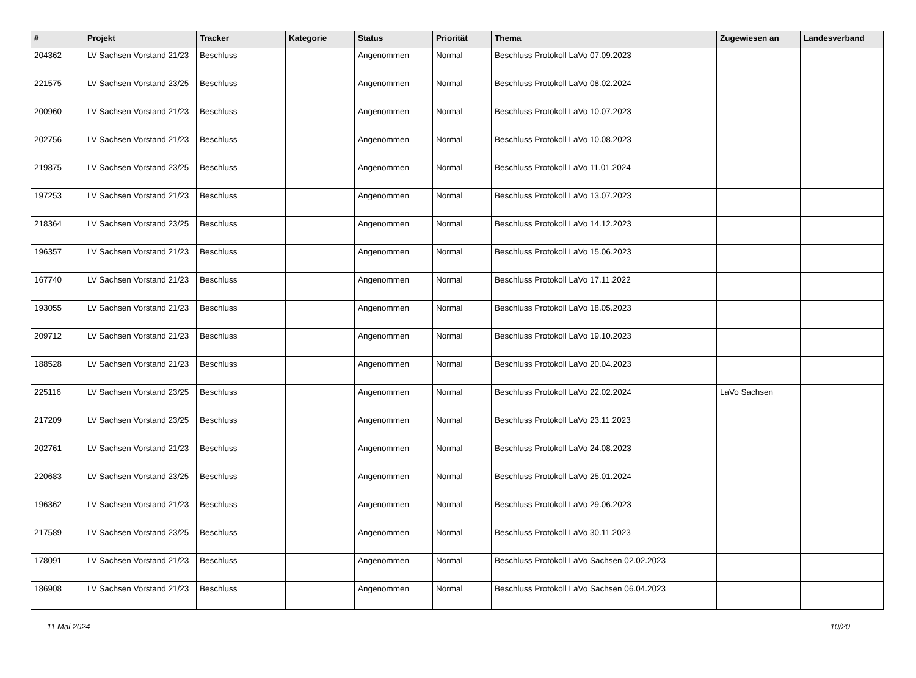| # | Projekt | Tracker | Kategorie | Status | Priorität | Thema | Zugewiesen an | Landesverband |
| --- | --- | --- | --- | --- | --- | --- | --- | --- |
| 204362 | LV Sachsen Vorstand 21/23 | Beschluss | | Angenommen | Normal | Beschluss Protokoll LaVo 07.09.2023 | | |
| 221575 | LV Sachsen Vorstand 23/25 | Beschluss | | Angenommen | Normal | Beschluss Protokoll LaVo 08.02.2024 | | |
| 200960 | LV Sachsen Vorstand 21/23 | Beschluss | | Angenommen | Normal | Beschluss Protokoll LaVo 10.07.2023 | | |
| 202756 | LV Sachsen Vorstand 21/23 | Beschluss | | Angenommen | Normal | Beschluss Protokoll LaVo 10.08.2023 | | |
| 219875 | LV Sachsen Vorstand 23/25 | Beschluss | | Angenommen | Normal | Beschluss Protokoll LaVo 11.01.2024 | | |
| 197253 | LV Sachsen Vorstand 21/23 | Beschluss | | Angenommen | Normal | Beschluss Protokoll LaVo 13.07.2023 | | |
| 218364 | LV Sachsen Vorstand 23/25 | Beschluss | | Angenommen | Normal | Beschluss Protokoll LaVo 14.12.2023 | | |
| 196357 | LV Sachsen Vorstand 21/23 | Beschluss | | Angenommen | Normal | Beschluss Protokoll LaVo 15.06.2023 | | |
| 167740 | LV Sachsen Vorstand 21/23 | Beschluss | | Angenommen | Normal | Beschluss Protokoll LaVo 17.11.2022 | | |
| 193055 | LV Sachsen Vorstand 21/23 | Beschluss | | Angenommen | Normal | Beschluss Protokoll LaVo 18.05.2023 | | |
| 209712 | LV Sachsen Vorstand 21/23 | Beschluss | | Angenommen | Normal | Beschluss Protokoll LaVo 19.10.2023 | | |
| 188528 | LV Sachsen Vorstand 21/23 | Beschluss | | Angenommen | Normal | Beschluss Protokoll LaVo 20.04.2023 | | |
| 225116 | LV Sachsen Vorstand 23/25 | Beschluss | | Angenommen | Normal | Beschluss Protokoll LaVo 22.02.2024 | LaVo Sachsen | |
| 217209 | LV Sachsen Vorstand 23/25 | Beschluss | | Angenommen | Normal | Beschluss Protokoll LaVo 23.11.2023 | | |
| 202761 | LV Sachsen Vorstand 21/23 | Beschluss | | Angenommen | Normal | Beschluss Protokoll LaVo 24.08.2023 | | |
| 220683 | LV Sachsen Vorstand 23/25 | Beschluss | | Angenommen | Normal | Beschluss Protokoll LaVo 25.01.2024 | | |
| 196362 | LV Sachsen Vorstand 21/23 | Beschluss | | Angenommen | Normal | Beschluss Protokoll LaVo 29.06.2023 | | |
| 217589 | LV Sachsen Vorstand 23/25 | Beschluss | | Angenommen | Normal | Beschluss Protokoll LaVo 30.11.2023 | | |
| 178091 | LV Sachsen Vorstand 21/23 | Beschluss | | Angenommen | Normal | Beschluss Protokoll LaVo Sachsen 02.02.2023 | | |
| 186908 | LV Sachsen Vorstand 21/23 | Beschluss | | Angenommen | Normal | Beschluss Protokoll LaVo Sachsen 06.04.2023 | | |
11 Mai 2024 10/20